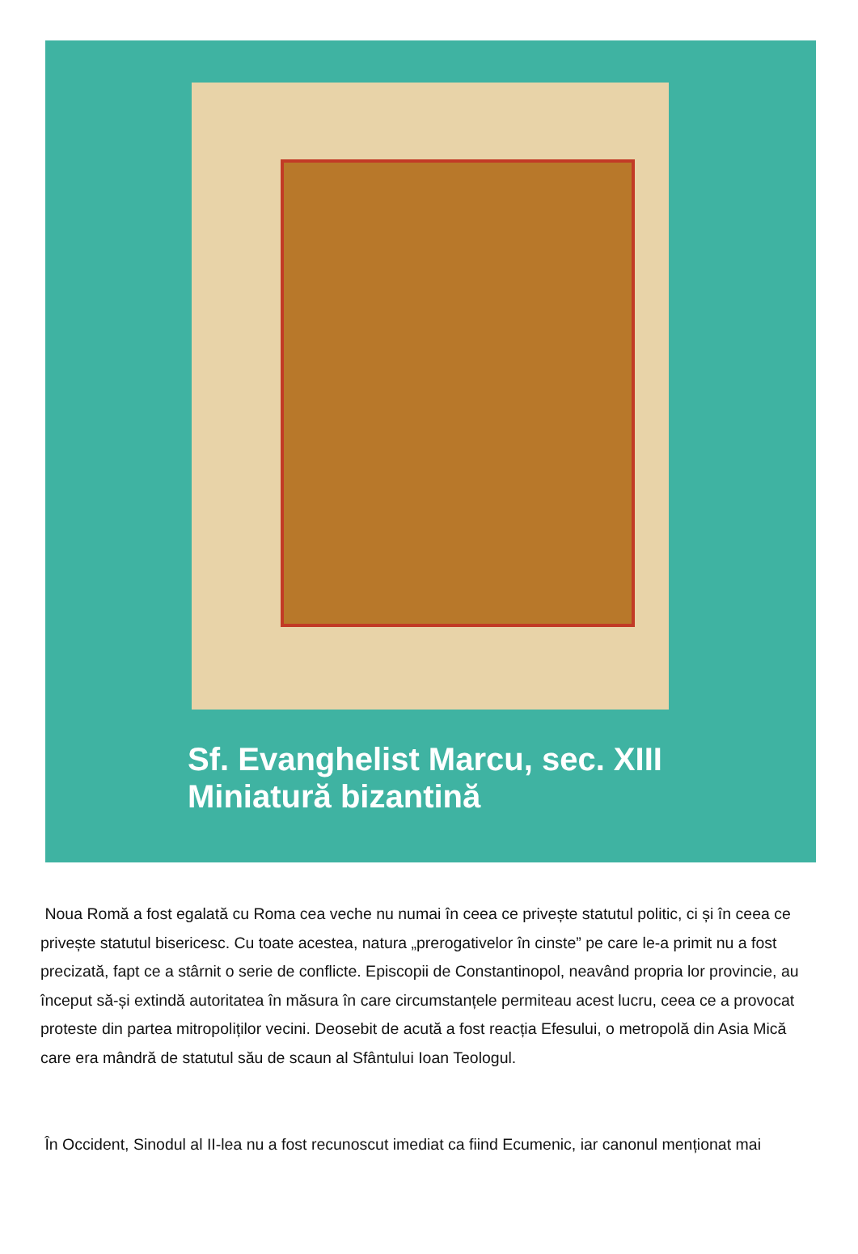Sf. Evanghelist Marcu, sec. XIII
Miniatură bizantină
Noua Romă a fost egalată cu Roma cea veche nu numai în ceea ce privește statutul politic, ci și în ceea ce privește statutul bisericesc. Cu toate acestea, natura „prerogativelor în cinste” pe care le-a primit nu a fost precizată, fapt ce a stârnit o serie de conflicte. Episcopii de Constantinopol, neavând propria lor provincie, au început să-și extindă autoritatea în măsura în care circumstanțele permiteau acest lucru, ceea ce a provocat proteste din partea mitropoliților vecini. Deosebit de acută a fost reacția Efesului, o metropolă din Asia Mică care era mândră de statutul său de scaun al Sfântului Ioan Teologul.
În Occident, Sinodul al II-lea nu a fost recunoscut imediat ca fiind Ecumenic, iar canonul menționat mai